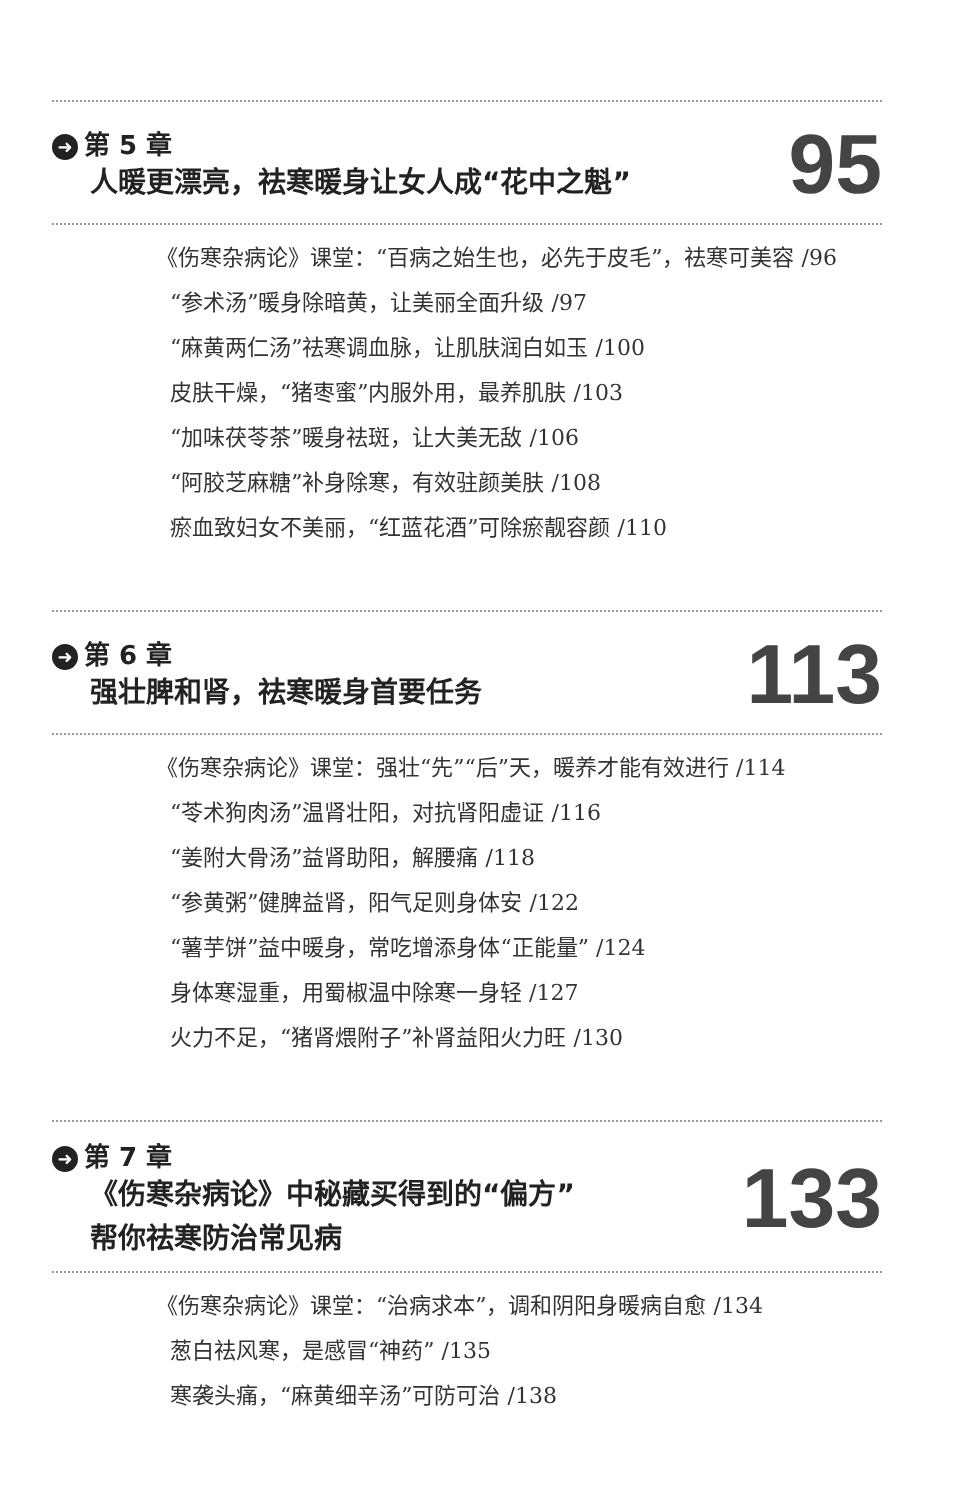➜ 第 5 章
人暖更漂亮，祛寒暖身让女人成“花中之魁”
95
《伤寒杂病论》课堂：“百病之始生也，必先于皮毛”，祛寒可美容 /96
“参术汤”暖身除暗黄，让美丽全面升级 /97
“麻黄两仁汤”祛寒调血脉，让肌肤润白如玉 /100
皮肤干燥，“猪枣蜜”内服外用，最养肌肤 /103
“加味茯苓茶”暖身祛斑，让大美无敌 /106
“阿胶芝麻糖”补身除寒，有效驻颜美肤 /108
瘀血致妇女不美丽，“红蓝花酒”可除瘀靓容颜 /110
➜ 第 6 章
强壮脾和肾，祛寒暖身首要任务
113
《伤寒杂病论》课堂：强壮“先”“后”天，暖养才能有效进行 /114
“苓术狗肉汤”温肾壮阳，对抗肾阳虚证 /116
“姜附大骨汤”益肾助阳，解腰痛 /118
“参黄粥”健脾益肾，阳气足则身体安 /122
“薯芋饼”益中暖身，常吃增添身体“正能量” /124
身体寒湿重，用蜀椒温中除寒一身轻 /127
火力不足，“猪肾煨附子”补肾益阳火力旺 /130
➜ 第 7 章
《伤寒杂病论》中秘藏买得到的“偏方”
帮你祛寒防治常见病
133
《伤寒杂病论》课堂：“治病求本”，调和阴阳身暖病自愈 /134
葱白祛风寒，是感冒“神药” /135
寒袭头痛，“麻黄细辛汤”可防可治 /138